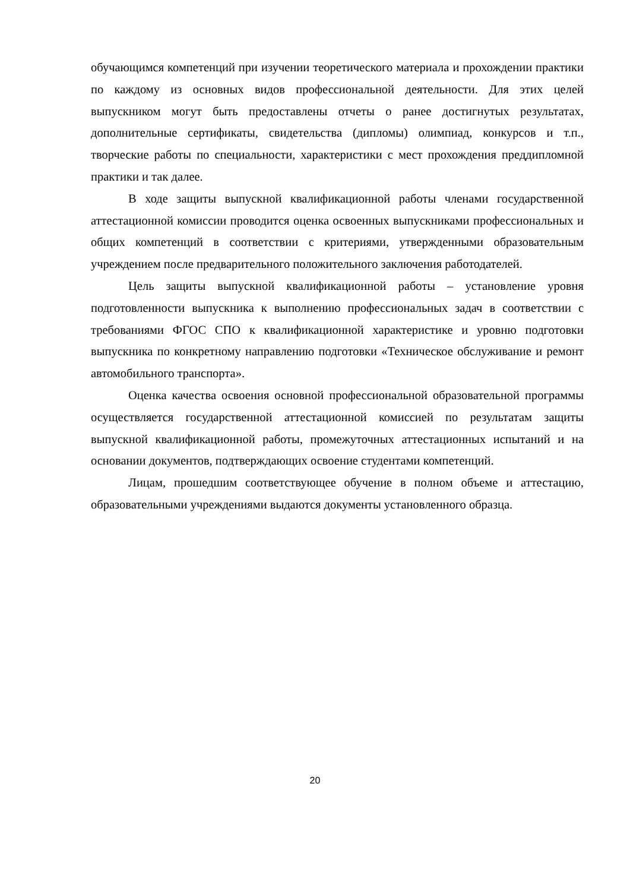обучающимся компетенций при изучении теоретического материала и прохождении практики по каждому из основных видов профессиональной деятельности. Для этих целей выпускником могут быть предоставлены отчеты о ранее достигнутых результатах, дополнительные сертификаты, свидетельства (дипломы) олимпиад, конкурсов и т.п., творческие работы по специальности, характеристики с мест прохождения преддипломной практики и так далее.
В ходе защиты выпускной квалификационной работы членами государственной аттестационной комиссии проводится оценка освоенных выпускниками профессиональных и общих компетенций в соответствии с критериями, утвержденными образовательным учреждением после предварительного положительного заключения работодателей.
Цель защиты выпускной квалификационной работы – установление уровня подготовленности выпускника к выполнению профессиональных задач в соответствии с требованиями ФГОС СПО к квалификационной характеристике и уровню подготовки выпускника по конкретному направлению подготовки «Техническое обслуживание и ремонт автомобильного транспорта».
Оценка качества освоения основной профессиональной образовательной программы осуществляется государственной аттестационной комиссией по результатам защиты выпускной квалификационной работы, промежуточных аттестационных испытаний и на основании документов, подтверждающих освоение студентами компетенций.
Лицам, прошедшим соответствующее обучение в полном объеме и аттестацию, образовательными учреждениями выдаются документы установленного образца.
20